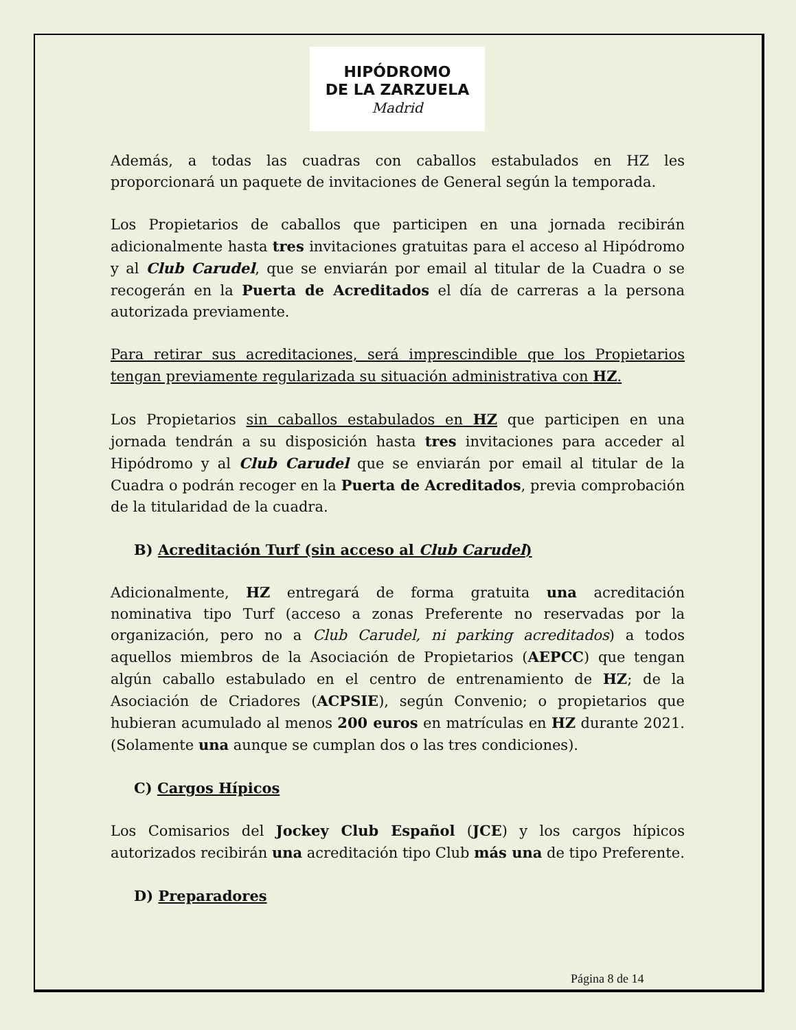HIPÓDROMO
DE LA ZARZUELA
Madrid
Además, a todas las cuadras con caballos estabulados en HZ les proporcionará un paquete de invitaciones de General según la temporada.
Los Propietarios de caballos que participen en una jornada recibirán adicionalmente hasta tres invitaciones gratuitas para el acceso al Hipódromo y al Club Carudel, que se enviarán por email al titular de la Cuadra o se recogerán en la Puerta de Acreditados el día de carreras a la persona autorizada previamente.
Para retirar sus acreditaciones, será imprescindible que los Propietarios tengan previamente regularizada su situación administrativa con HZ.
Los Propietarios sin caballos estabulados en HZ que participen en una jornada tendrán a su disposición hasta tres invitaciones para acceder al Hipódromo y al Club Carudel que se enviarán por email al titular de la Cuadra o podrán recoger en la Puerta de Acreditados, previa comprobación de la titularidad de la cuadra.
B) Acreditación Turf (sin acceso al Club Carudel)
Adicionalmente, HZ entregará de forma gratuita una acreditación nominativa tipo Turf (acceso a zonas Preferente no reservadas por la organización, pero no a Club Carudel, ni parking acreditados) a todos aquellos miembros de la Asociación de Propietarios (AEPCC) que tengan algún caballo estabulado en el centro de entrenamiento de HZ; de la Asociación de Criadores (ACPSIE), según Convenio; o propietarios que hubieran acumulado al menos 200 euros en matrículas en HZ durante 2021. (Solamente una aunque se cumplan dos o las tres condiciones).
C) Cargos Hípicos
Los Comisarios del Jockey Club Español (JCE) y los cargos hípicos autorizados recibirán una acreditación tipo Club más una de tipo Preferente.
D) Preparadores
Página 8 de 14